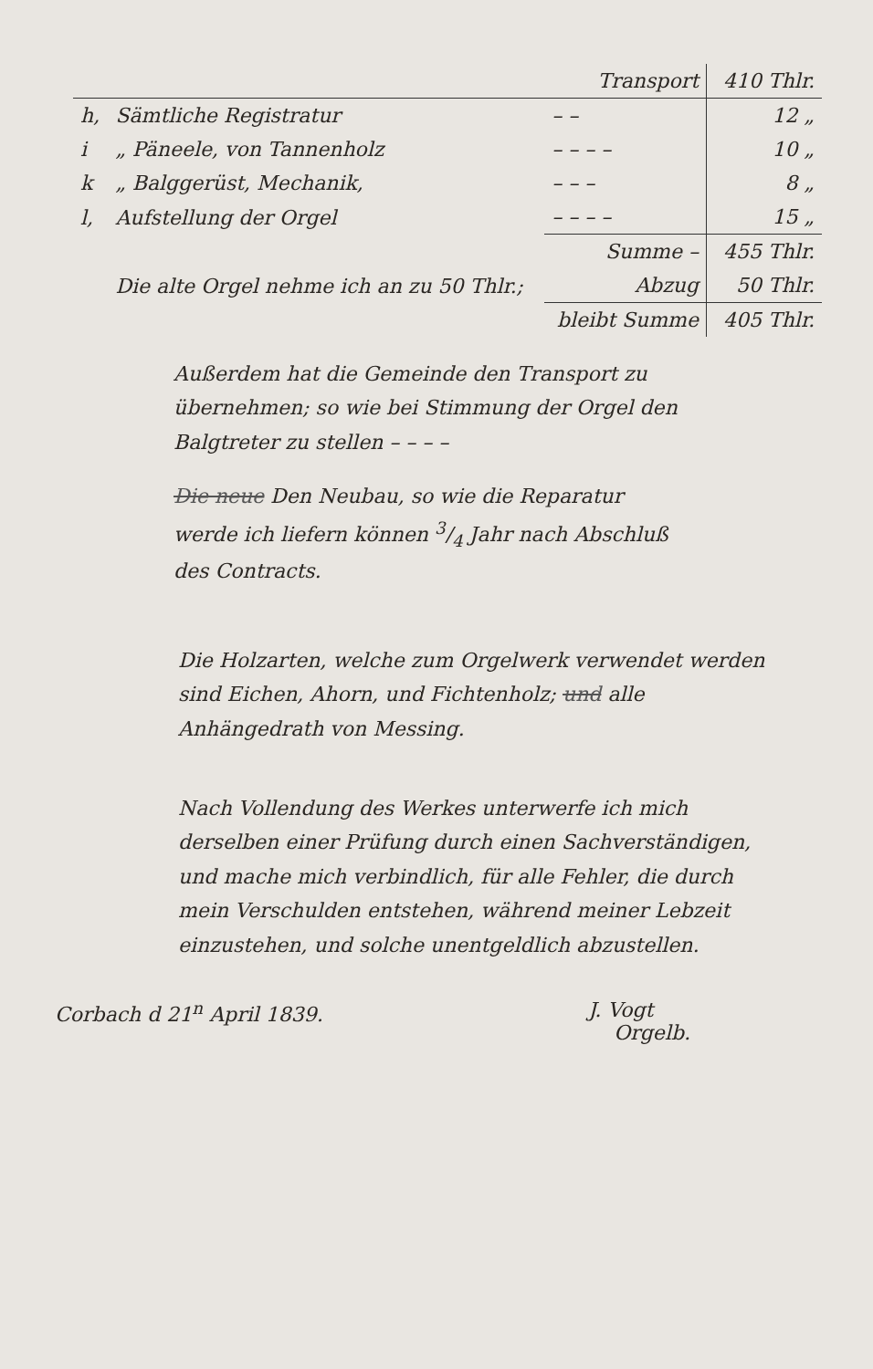| | | Transport | 410 Thlr. |
| h, | Sämtliche Registratur | – – | 12 „ |
| i | „ Päneele, von Tannenholz | – – – – | 10 „ |
| k | „ Balggerüst, Mechanik, | – – – | 8 „ |
| l, | Aufstellung der Orgel | – – – – | 15 „ |
| | | Summe – | 455 Thlr. |
| | Die alte Orgel nehme ich an zu 50 Thlr.; | Abzug | 50 Thlr. |
| | | bleibt Summe | 405 Thlr. |
Außerdem hat die Gemeinde den Transport zu übernehmen; so wie bei Stimmung der Orgel den Balgtreter zu stellen – – – –
Die neue Den Neubau, so wie die Reparatur werde ich liefern können 3/4 Jahr nach Abschluß des Contracts.
Die Holzarten, welche zum Orgelwerk verwendet werden sind Eichen, Ahorn, und Fichtenholz; und alle Anhängedrath von Messing.
Nach Vollendung des Werkes unterwerfe ich mich derselben einer Prüfung durch einen Sachverständigen, und mache mich verbindlich, für alle Fehler, die durch mein Verschulden entstehen, während meiner Lebzeit einzustehen, und solche unentgeldlich abzustellen.
Corbach d 21<sup>n</sup> April 1839. J. Vogt
Orgelb.